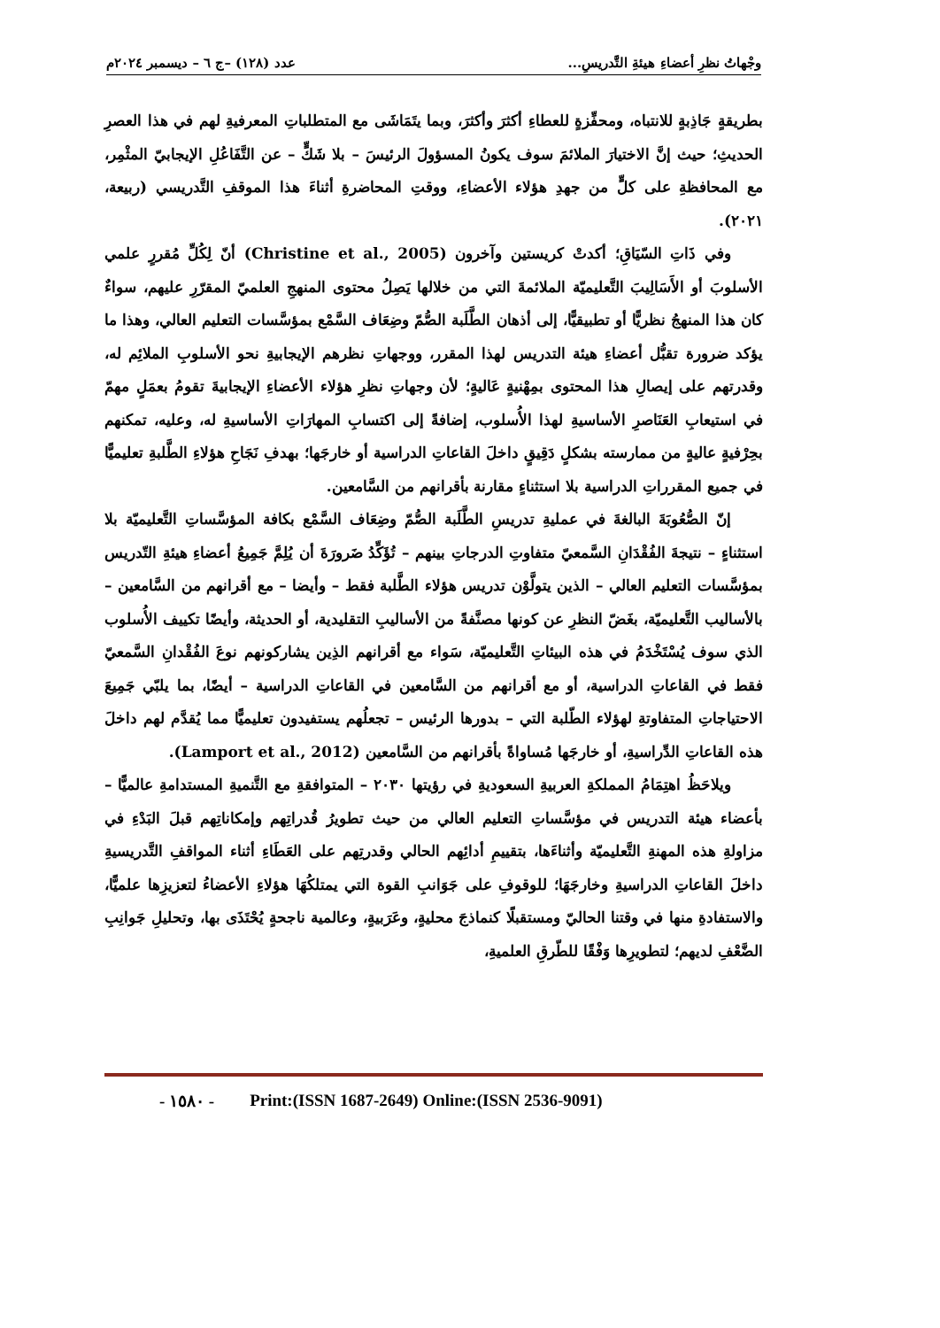وجْهاتُ نظرِ أعضاءِ هيئةِ التَّدريسِ... عدد (١٢٨) –ج ٦ – ديسمبر ٢٠٢٤م
بطريقةٍ جَاذِبةٍ للانتباه، ومحفِّزةٍ للعطاءِ أكثرَ وأكثرَ، وبما يتَمَاشَى مع المتطلباتِ المعرفيةِ لهم في هذا العصرِ الحديثِ؛ حيث إنَّ الاختيارَ الملائمَ سوف يكونُ المسؤولَ الرئيسَ – بلا شَكٍّ – عن التَّفَاعُلِ الإيجابيّ المثْمِر، مع المحافظةِ على كلٍّ من جهدِ هؤلاء الأعضاءِ، ووقتِ المحاضرةِ أثناءَ هذا الموقفِ التَّدريسي (ربيعة، ٢٠٢١).
وفي ذَاتِ السّيَاقِ؛ أكدتْ كريستين وآخرون (Christine et al., 2005) أنّ لِكُلِّ مُقررٍ علمي الأسلوبَ أو الأَسَالِيبَ التَّعليميّة الملائمةَ التي من خلالها يَصِلُ محتوى المنهجِ العلميّ المقرّرِ عليهم، سواءٌ كان هذا المنهجُ نظريًّا أو تطبيقيًّا، إلى أذهان الطَّلَبة الصُّمّ وضِعَاف السَّمْع بمؤسَّسات التعليم العالي، وهذا ما يؤكد ضرورة تقبُّل أعضاءِ هيئة التدريس لهذا المقرر، ووجهاتِ نظرهم الإيجابيةِ نحو الأسلوبِ الملائِم له، وقدرتهم على إيصالِ هذا المحتوى بمِهْنيةٍ عَاليةٍ؛ لأن وجهاتِ نظرِ هؤلاء الأعضاءِ الإيجابيةَ تقومُ بعمَلٍ مهمّ في استيعابِ العَنَاصرِ الأساسيةِ لهذا الأُسلوب، إضافةً إلى اكتسابِ المهارَاتِ الأساسيةِ له، وعليه، تمكنهم بحِرْفيةٍ عاليةٍ من ممارسته بشكلٍ دَقِيقٍ داخلَ القاعاتِ الدراسية أو خارجَها؛ بهدفِ نَجَاحِ هؤلاءِ الطَّلبةِ تعليميًّا في جميع المقرراتِ الدراسية بلا استثناءٍ مقارنة بأقرانهم من السَّامعين.
إنّ الصُّعُوبَةَ البالغةَ في عمليةِ تدريسِ الطَّلَبة الصُّمّ وضِعَاف السَّمْع بكافة المؤسَّساتِ التَّعليميّة بلا استثناءٍ – نتيجةَ الفُقْدَانِ السَّمعيّ متفاوتِ الدرجاتِ بينهم – تُؤَكِّدُ ضَرورَةَ أن يُلِمَّ جَمِيعُ أعضاءِ هيئةِ التّدريس بمؤسَّسات التعليم العالي – الذين يتولَّوْن تدريس هؤلاء الطَّلبة فقط – وأيضا – مع أقرانهم من السَّامعين – بالأساليب التَّعليميّة، بغَضّ النظرِ عن كونها مصنَّفةً من الأساليبِ التقليدية، أو الحديثة، وأيضًا تكييف الأُسلوب الذي سوف يُسْتَخْدَمُ في هذه البيئاتِ التَّعليميّة، سَواء مع أقرانهم الذِين يشاركونهم نوعَ الفُقْدانِ السَّمعيّ فقط في القاعاتِ الدراسية، أو مع أقرانهم من السَّامعين في القاعاتِ الدراسية – أيضًا، بما يلبّي جَمِيعَ الاحتياجاتِ المتفاوتةِ لهؤلاء الطّلبة التي – بدورها الرئيس – تجعلُهم يستفيدون تعليميًّا مما يُقدَّم لهم داخلَ هذه القاعاتِ الدِّراسيةِ، أو خارجَها مُساواةً بأقرانهم من السَّامعين (Lamport et al., 2012).
ويلاحَظُ اهتِمَامُ المملكةِ العربيةِ السعوديةِ في رؤيتها ٢٠٣٠ – المتوافقةِ مع التَّنميةِ المستدامةِ عالميًّا – بأعضاء هيئة التدريس في مؤسَّساتِ التعليم العالي من حيث تطويرُ قُدراتِهم وإمكاناتِهم قبلَ البَدْءِ في مزاولةِ هذه المهنةِ التَّعليميّة وأثناءَها، بتقييمِ أدائِهم الحالي وقدرتِهم على العَطَاءِ أثناء المواقفِ التَّدريسيةِ داخلَ القاعاتِ الدراسيةِ وخارجَهَا؛ للوقوفِ على جَوَانبِ القوة التي يمتلكُهَا هؤلاءِ الأعضاءُ لتعزيزِها علميًّا، والاستفادةِ منها في وقتنا الحاليّ ومستقبلًا كنماذجَ محليةٍ، وعَرَبيةٍ، وعالمية ناجحةٍ يُحْتَذَى بها، وتحليلِ جَوانِبِ الضَّعْفِ لديهم؛ لتطويرِها وَفْقًا للطّرقِ العلميةِ،
- ١٥٨٠ - Print:(ISSN 1687-2649) Online:(ISSN 2536-9091)